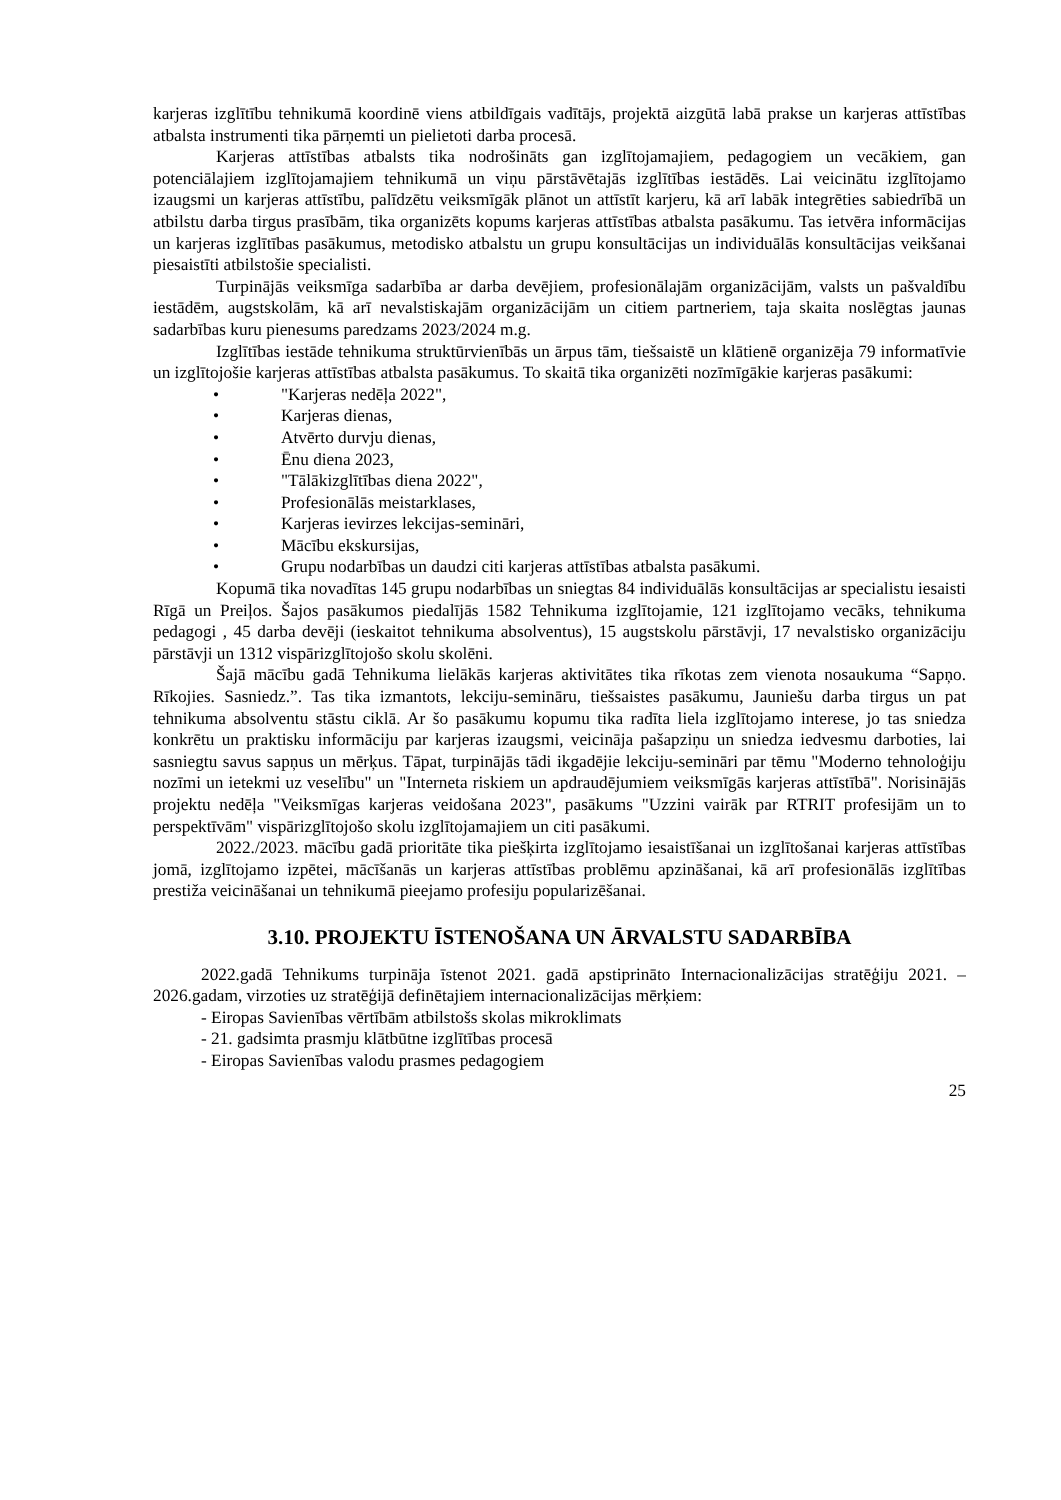karjeras izglītību tehnikumā koordinē viens atbildīgais vadītājs, projektā aizgūtā labā prakse un karjeras attīstības atbalsta instrumenti tika pārņemti un pielietoti darba procesā.
Karjeras attīstības atbalsts tika nodrošināts gan izglītojamajiem, pedagogiem un vecākiem, gan potenciālajiem izglītojamajiem tehnikumā un viņu pārstāvētajās izglītības iestādēs. Lai veicinātu izglītojamo izaugsmi un karjeras attīstību, palīdzētu veiksmīgāk plānot un attīstīt karjeru, kā arī labāk integrēties sabiedrībā un atbilstu darba tirgus prasībām, tika organizēts kopums karjeras attīstības atbalsta pasākumu. Tas ietvēra informācijas un karjeras izglītības pasākumus, metodisko atbalstu un grupu konsultācijas un individuālās konsultācijas veikšanai piesaistīti atbilstošie specialisti.
Turpinājās veiksmīga sadarbība ar darba devējiem, profesionālajām organizācijām, valsts un pašvaldību iestādēm, augstskolām, kā arī nevalstiskajām organizācijām un citiem partneriem, taja skaita noslēgtas jaunas sadarbības kuru pienesums paredzams 2023/2024 m.g.
Izglītības iestāde tehnikuma struktūrvienībās un ārpus tām, tiešsaistē un klātienē organizēja 79 informatīvie un izglītojošie karjeras attīstības atbalsta pasākumus. To skaitā tika organizēti nozīmīgākie karjeras pasākumi:
• "Karjeras nedēļa 2022",
• Karjeras dienas,
• Atvērto durvju dienas,
• Ēnu diena 2023,
• "Tālākizglītības diena 2022",
• Profesionālās meistarklases,
• Karjeras ievirzes lekcijas-semināri,
• Mācību ekskursijas,
• Grupu nodarbības un daudzi citi karjeras attīstības atbalsta pasākumi.
Kopumā tika novadītas 145 grupu nodarbības un sniegtas 84 individuālās konsultācijas ar specialistu iesaisti Rīgā un Preiļos. Šajos pasākumos piedalījās 1582 Tehnikuma izglītojamie, 121 izglītojamo vecāks, tehnikuma pedagogi , 45 darba devēji (ieskaitot tehnikuma absolventus), 15 augstskolu pārstāvji, 17 nevalstisko organizāciju pārstāvji un 1312 vispārizglītojošo skolu skolēni.
Šajā mācību gadā Tehnikuma lielākās karjeras aktivitātes tika rīkotas zem vienota nosaukuma “Sapņo. Rīkojies. Sasniedz.”. Tas tika izmantots, lekciju-semināru, tiešsaistes pasākumu, Jauniešu darba tirgus un pat tehnikuma absolventu stāstu ciklā. Ar šo pasākumu kopumu tika radīta liela izglītojamo interese, jo tas sniedza konkrētu un praktisku informāciju par karjeras izaugsmi, veicināja pašapziņu un sniedza iedvesmu darboties, lai sasniegtu savus sapņus un mērķus. Tāpat, turpinājās tādi ikgadējie lekciju-semināri par tēmu "Moderno tehnoloģiju nozīmi un ietekmi uz veselību" un "Interneta riskiem un apdraudējumiem veiksmīgās karjeras attīstībā". Norisinājās projektu nedēļa "Veiksmīgas karjeras veidošana 2023", pasākums "Uzzini vairāk par RTRIT profesijām un to perspektīvām" vispārizglītojošo skolu izglītojamajiem un citi pasākumi.
2022./2023. mācību gadā prioritāte tika piešķirta izglītojamo iesaistīšanai un izglītošanai karjeras attīstības jomā, izglītojamo izpētei, mācīšanās un karjeras attīstības problēmu apzināšanai, kā arī profesionālās izglītības prestiža veicināšanai un tehnikumā pieejamo profesiju popularizēšanai.
3.10. PROJEKTU ĪSTENOŠANA UN ĀRVALSTU SADARBĪBA
2022.gadā Tehnikums turpināja īstenot 2021. gadā apstiprināto Internacionalizācijas stratēģiju 2021. – 2026.gadam, virzoties uz stratēģijā definētajiem internacionalizācijas mērķiem:
- Eiropas Savienības vērtībām atbilstošs skolas mikroklimats
- 21. gadsimta prasmju klātbūtne izglītības procesā
- Eiropas Savienības valodu prasmes pedagogiem
25